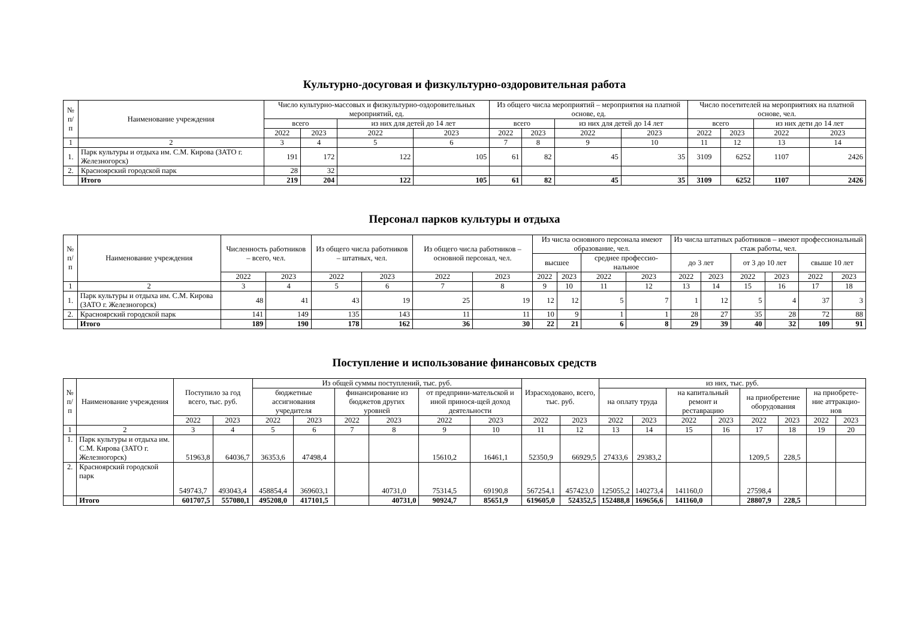Культурно-досуговая и физкультурно-оздоровительная работа
| № п/п | Наименование учреждения | Число культурно-массовых и физкультурно-оздоровительных мероприятий, ед. | | | | Из общего числа мероприятий – мероприятия на платной основе, ед. | | | | Число посетителей на мероприятиях на платной основе, чел. | | | |
| --- | --- | --- | --- | --- | --- | --- | --- | --- | --- | --- | --- | --- | --- |
| | | всего | | из них для детей до 14 лет | | всего | | из них для детей до 14 лет | | всего | | из них дети до 14 лет | |
| | | 2022 | 2023 | 2022 | 2023 | 2022 | 2023 | 2022 | 2023 | 2022 | 2023 | 2022 | 2023 |
| 1 | 2 | 3 | 4 | 5 | 6 | 7 | 8 | 9 | 10 | 11 | 12 | 13 | 14 |
| 1. | Парк культуры и отдыха им. С.М. Кирова (ЗАТО г. Железногорск) | 191 | 172 | 122 | 105 | 61 | 82 | 45 | 35 | 3109 | 6252 | 1107 | 2426 |
| 2. | Красноярский городской парк | 28 | 32 | | | | | | | | | | |
| | Итого | 219 | 204 | 122 | 105 | 61 | 82 | 45 | 35 | 3109 | 6252 | 1107 | 2426 |
Персонал парков культуры и отдыха
| № п/п | Наименование учреждения | Численность работников – всего, чел. | | Из общего числа работников – штатных, чел. | | Из общего числа работников – основной персонал, чел. | | Из числа основного персонала имеют образование, чел. | | | | Из числа штатных работников – имеют профессиональный стаж работы, чел. | | | | | |
| --- | --- | --- | --- | --- | --- | --- | --- | --- | --- | --- | --- | --- | --- | --- | --- | --- | --- |
| | | | | | | | | высшее | | среднее профессио-нальное | | до 3 лет | | от 3 до 10 лет | | свыше 10 лет | |
| | | 2022 | 2023 | 2022 | 2023 | 2022 | 2023 | 2022 | 2023 | 2022 | 2023 | 2022 | 2023 | 2022 | 2023 | 2022 | 2023 |
| 1 | 2 | 3 | 4 | 5 | 6 | 7 | 8 | 9 | 10 | 11 | 12 | 13 | 14 | 15 | 16 | 17 | 18 |
| 1. | Парк культуры и отдыха им. С.М. Кирова (ЗАТО г. Железногорск) | 48 | 41 | 43 | 19 | 25 | 19 | 12 | 12 | 5 | 7 | 1 | 12 | 5 | 4 | 37 | 3 |
| 2. | Красноярский городской парк | 141 | 149 | 135 | 143 | 11 | 11 | 10 | 9 | 1 | 1 | 28 | 27 | 35 | 28 | 72 | 88 |
| | Итого | 189 | 190 | 178 | 162 | 36 | 30 | 22 | 21 | 6 | 8 | 29 | 39 | 40 | 32 | 109 | 91 |
Поступление и использование финансовых средств
| № п/п | Наименование учреждения | Поступило за год всего, тыс. руб. | | Из общей суммы поступлений, тыс. руб. | | | | | | Израсходовано, всего, тыс. руб. | | из них, тыс. руб. | | | | | | | |
| --- | --- | --- | --- | --- | --- | --- | --- | --- | --- | --- | --- | --- | --- | --- | --- | --- | --- | --- | --- |
| | | | | бюджетные ассигнования учредителя | | финансирование из бюджетов других уровней | | от предприни-мательской и иной принося-щей доход деятельности | | | | на оплату труда | | на капитальный ремонт и реставрацию | | на приобретение оборудования | | на приобрете-ние аттракцио-нов | |
| | | 2022 | 2023 | 2022 | 2023 | 2022 | 2023 | 2022 | 2023 | 2022 | 2023 | 2022 | 2023 | 2022 | 2023 | 2022 | 2023 | 2022 | 2023 |
| 1 | 2 | 3 | 4 | 5 | 6 | 7 | 8 | 9 | 10 | 11 | 12 | 13 | 14 | 15 | 16 | 17 | 18 | 19 | 20 |
| 1. | Парк культуры и отдыха им. С.М. Кирова (ЗАТО г. Железногорск) | 51963,8 | 64036,7 | 36353,6 | 47498,4 | | | 15610,2 | 16461,1 | 52350,9 | 66929,5 | 27433,6 | 29383,2 | | | 1209,5 | 228,5 | | |
| 2. | Красноярский городской парк | 549743,7 | 493043,4 | 458854,4 | 369603,1 | | 40731,0 | 75314,5 | 69190,8 | 567254,1 | 457423,0 | 125055,2 | 140273,4 | 141160,0 | | 27598,4 | | | |
| | Итого | 601707,5 | 557080,1 | 495208,0 | 417101,5 | | 40731,0 | 90924,7 | 85651,9 | 619605,0 | 524352,5 | 152488,8 | 169656,6 | 141160,0 | | 28807,9 | 228,5 | | |